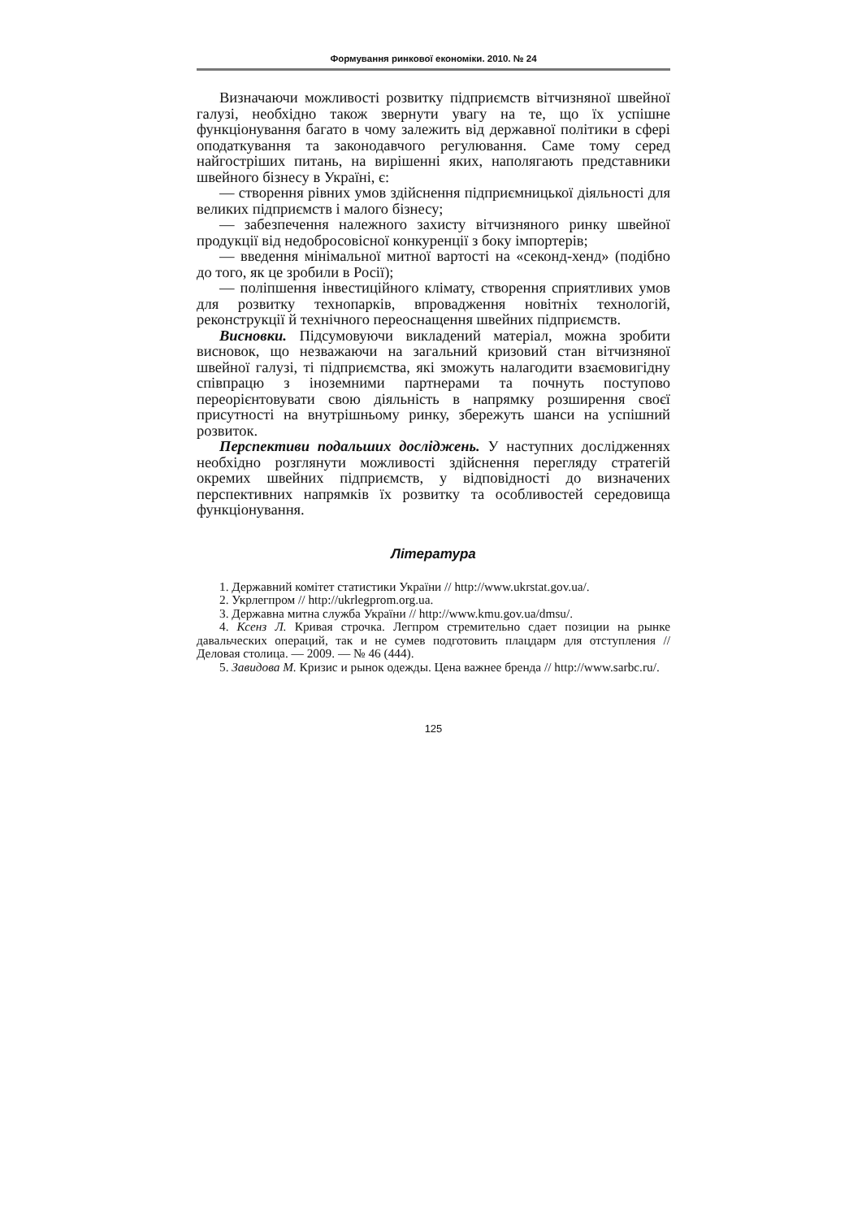Формування ринкової економіки. 2010. № 24
Визначаючи можливості розвитку підприємств вітчизняної швейної галузі, необхідно також звернути увагу на те, що їх успішне функціонування багато в чому залежить від державної політики в сфері оподаткування та законодавчого регулювання. Саме тому серед найгостріших питань, на вирішенні яких, наполягають представники швейного бізнесу в Україні, є:
— створення рівних умов здійснення підприємницької діяльності для великих підприємств і малого бізнесу;
— забезпечення належного захисту вітчизняного ринку швейної продукції від недобросовісної конкуренції з боку імпортерів;
— введення мінімальної митної вартості на «секонд-хенд» (подібно до того, як це зробили в Росії);
— поліпшення інвестиційного клімату, створення сприятливих умов для розвитку технопарків, впровадження новітніх технологій, реконструкції й технічного переоснащення швейних підприємств.
Висновки. Підсумовуючи викладений матеріал, можна зробити висновок, що незважаючи на загальний кризовий стан вітчизняної швейної галузі, ті підприємства, які зможуть налагодити взаємовигідну співпрацю з іноземними партнерами та почнуть поступово переорієнтовувати свою діяльність в напрямку розширення своєї присутності на внутрішньому ринку, збережуть шанси на успішний розвиток.
Перспективи подальших досліджень. У наступних дослідженнях необхідно розглянути можливості здійснення перегляду стратегій окремих швейних підприємств, у відповідності до визначених перспективних напрямків їх розвитку та особливостей середовища функціонування.
Література
1. Державний комітет статистики України // http://www.ukrstat.gov.ua/.
2. Укрлегпром // http://ukrlegprom.org.ua.
3. Державна митна служба України // http://www.kmu.gov.ua/dmsu/.
4. Ксенз Л. Кривая строчка. Легпром стремительно сдает позиции на рынке давальческих операций, так и не сумев подготовить плацдарм для отступления // Деловая столица. — 2009. — № 46 (444).
5. Завидова М. Кризис и рынок одежды. Цена важнее бренда // http://www.sarbc.ru/.
125